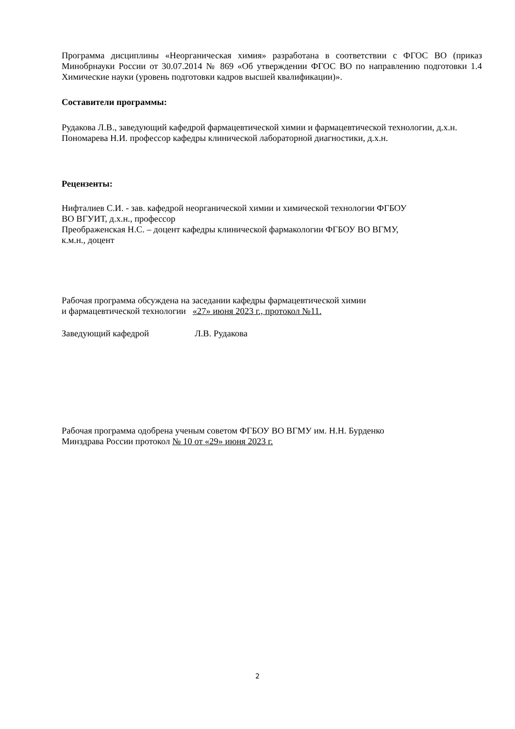Программа дисциплины «Неорганическая химия» разработана в соответствии с ФГОС ВО (приказ Минобрнауки России от 30.07.2014 № 869 «Об утверждении ФГОС ВО по направлению подготовки 1.4 Химические науки (уровень подготовки кадров высшей квалификации)».
Составители программы:
Рудакова Л.В., заведующий кафедрой фармацевтической химии и фармацевтической технологии, д.х.н.
Пономарева Н.И. профессор кафедры клинической лабораторной диагностики, д.х.н.
Рецензенты:
Нифталиев С.И. - зав. кафедрой неорганической химии и химической технологии ФГБОУ
ВО ВГУИТ, д.х.н., профессор
Преображенская Н.С. – доцент кафедры клинической фармакологии ФГБОУ ВО ВГМУ,
к.м.н., доцент
Рабочая программа обсуждена на заседании кафедры фармацевтической химии
и фармацевтической технологии «27» июня 2023 г., протокол №11.
Заведующий кафедрой Л.В. Рудакова
Рабочая программа одобрена ученым советом ФГБОУ ВО ВГМУ им. Н.Н. Бурденко
Минздрава России протокол № 10 от «29» июня 2023 г.
2